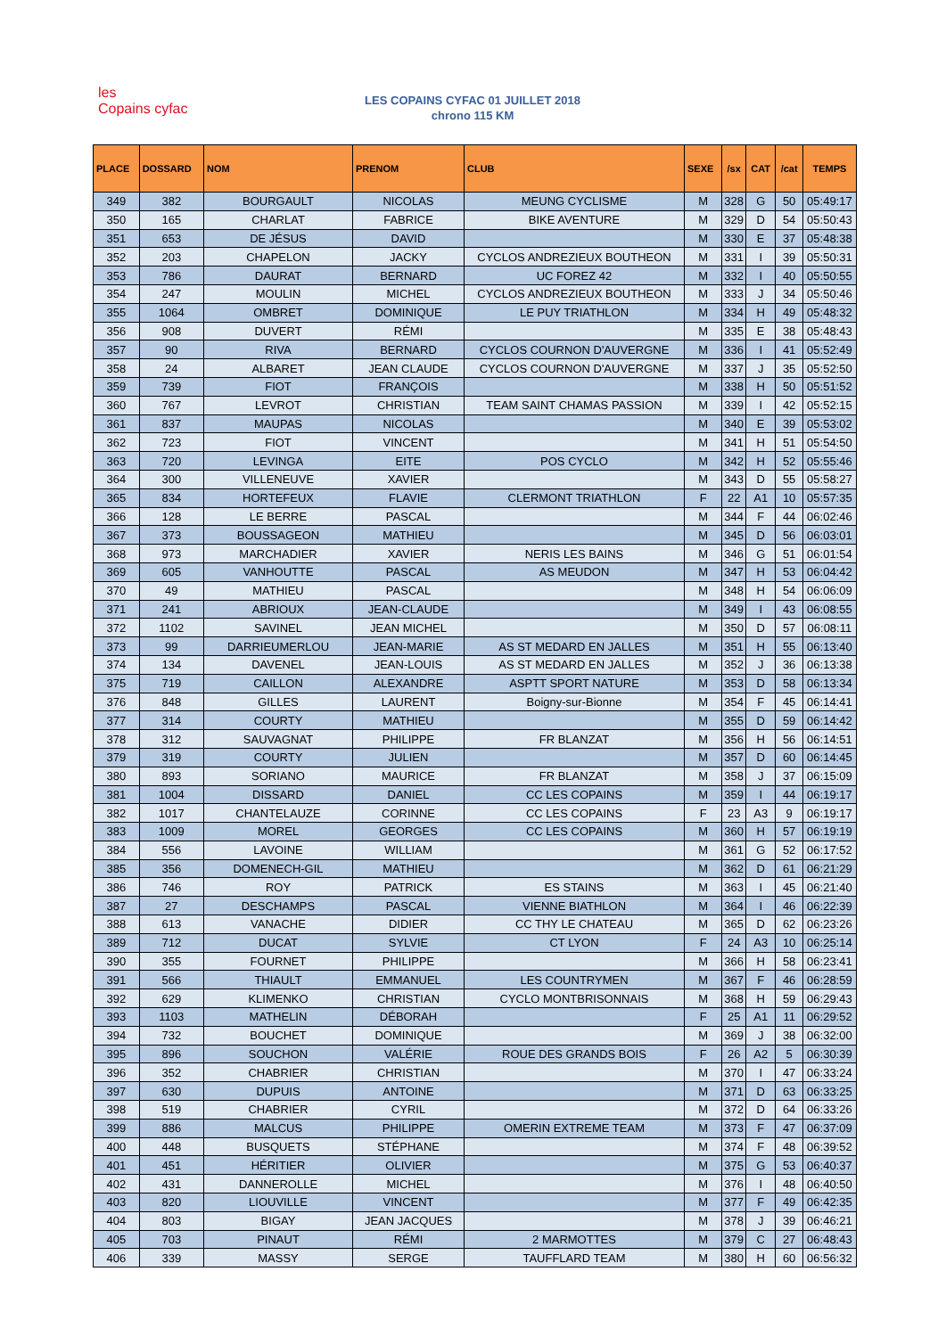les
Copains cyfac
LES COPAINS CYFAC 01 JUILLET 2018
chrono 115 KM
| PLACE | DOSSARD | NOM | PRENOM | CLUB | SEXE | /sx | CAT | /cat | TEMPS |
| --- | --- | --- | --- | --- | --- | --- | --- | --- | --- |
| 349 | 382 | BOURGAULT | NICOLAS | MEUNG CYCLISME | M | 328 | G | 50 | 05:49:17 |
| 350 | 165 | CHARLAT | FABRICE | BIKE AVENTURE | M | 329 | D | 54 | 05:50:43 |
| 351 | 653 | DE JÉSUS | DAVID | | M | 330 | E | 37 | 05:48:38 |
| 352 | 203 | CHAPELON | JACKY | CYCLOS ANDREZIEUX BOUTHEON | M | 331 | I | 39 | 05:50:31 |
| 353 | 786 | DAURAT | BERNARD | UC FOREZ 42 | M | 332 | I | 40 | 05:50:55 |
| 354 | 247 | MOULIN | MICHEL | CYCLOS ANDREZIEUX BOUTHEON | M | 333 | J | 34 | 05:50:46 |
| 355 | 1064 | OMBRET | DOMINIQUE | LE PUY TRIATHLON | M | 334 | H | 49 | 05:48:32 |
| 356 | 908 | DUVERT | RÉMI | | M | 335 | E | 38 | 05:48:43 |
| 357 | 90 | RIVA | BERNARD | CYCLOS COURNON D'AUVERGNE | M | 336 | I | 41 | 05:52:49 |
| 358 | 24 | ALBARET | JEAN CLAUDE | CYCLOS COURNON D'AUVERGNE | M | 337 | J | 35 | 05:52:50 |
| 359 | 739 | FIOT | FRANÇOIS | | M | 338 | H | 50 | 05:51:52 |
| 360 | 767 | LEVROT | CHRISTIAN | TEAM SAINT CHAMAS PASSION | M | 339 | I | 42 | 05:52:15 |
| 361 | 837 | MAUPAS | NICOLAS | | M | 340 | E | 39 | 05:53:02 |
| 362 | 723 | FIOT | VINCENT | | M | 341 | H | 51 | 05:54:50 |
| 363 | 720 | LEVINGA | EITE | POS CYCLO | M | 342 | H | 52 | 05:55:46 |
| 364 | 300 | VILLENEUVE | XAVIER | | M | 343 | D | 55 | 05:58:27 |
| 365 | 834 | HORTEFEUX | FLAVIE | CLERMONT TRIATHLON | F | 22 | A1 | 10 | 05:57:35 |
| 366 | 128 | LE BERRE | PASCAL | | M | 344 | F | 44 | 06:02:46 |
| 367 | 373 | BOUSSAGEON | MATHIEU | | M | 345 | D | 56 | 06:03:01 |
| 368 | 973 | MARCHADIER | XAVIER | NERIS LES BAINS | M | 346 | G | 51 | 06:01:54 |
| 369 | 605 | VANHOUTTE | PASCAL | AS MEUDON | M | 347 | H | 53 | 06:04:42 |
| 370 | 49 | MATHIEU | PASCAL | | M | 348 | H | 54 | 06:06:09 |
| 371 | 241 | ABRIOUX | JEAN-CLAUDE | | M | 349 | I | 43 | 06:08:55 |
| 372 | 1102 | SAVINEL | JEAN MICHEL | | M | 350 | D | 57 | 06:08:11 |
| 373 | 99 | DARRIEUMERLOU | JEAN-MARIE | AS ST MEDARD EN JALLES | M | 351 | H | 55 | 06:13:40 |
| 374 | 134 | DAVENEL | JEAN-LOUIS | AS ST MEDARD EN JALLES | M | 352 | J | 36 | 06:13:38 |
| 375 | 719 | CAILLON | ALEXANDRE | ASPTT SPORT NATURE | M | 353 | D | 58 | 06:13:34 |
| 376 | 848 | GILLES | LAURENT | Boigny-sur-Bionne | M | 354 | F | 45 | 06:14:41 |
| 377 | 314 | COURTY | MATHIEU | | M | 355 | D | 59 | 06:14:42 |
| 378 | 312 | SAUVAGNAT | PHILIPPE | FR BLANZAT | M | 356 | H | 56 | 06:14:51 |
| 379 | 319 | COURTY | JULIEN | | M | 357 | D | 60 | 06:14:45 |
| 380 | 893 | SORIANO | MAURICE | FR BLANZAT | M | 358 | J | 37 | 06:15:09 |
| 381 | 1004 | DISSARD | DANIEL | CC LES COPAINS | M | 359 | I | 44 | 06:19:17 |
| 382 | 1017 | CHANTELAUZE | CORINNE | CC LES COPAINS | F | 23 | A3 | 9 | 06:19:17 |
| 383 | 1009 | MOREL | GEORGES | CC LES COPAINS | M | 360 | H | 57 | 06:19:19 |
| 384 | 556 | LAVOINE | WILLIAM | | M | 361 | G | 52 | 06:17:52 |
| 385 | 356 | DOMENECH-GIL | MATHIEU | | M | 362 | D | 61 | 06:21:29 |
| 386 | 746 | ROY | PATRICK | ES STAINS | M | 363 | I | 45 | 06:21:40 |
| 387 | 27 | DESCHAMPS | PASCAL | VIENNE BIATHLON | M | 364 | I | 46 | 06:22:39 |
| 388 | 613 | VANACHE | DIDIER | CC THY LE CHATEAU | M | 365 | D | 62 | 06:23:26 |
| 389 | 712 | DUCAT | SYLVIE | CT LYON | F | 24 | A3 | 10 | 06:25:14 |
| 390 | 355 | FOURNET | PHILIPPE | | M | 366 | H | 58 | 06:23:41 |
| 391 | 566 | THIAULT | EMMANUEL | LES COUNTRYMEN | M | 367 | F | 46 | 06:28:59 |
| 392 | 629 | KLIMENKO | CHRISTIAN | CYCLO MONTBRISONNAIS | M | 368 | H | 59 | 06:29:43 |
| 393 | 1103 | MATHELIN | DÉBORAH | | F | 25 | A1 | 11 | 06:29:52 |
| 394 | 732 | BOUCHET | DOMINIQUE | | M | 369 | J | 38 | 06:32:00 |
| 395 | 896 | SOUCHON | VALÉRIE | ROUE DES GRANDS BOIS | F | 26 | A2 | 5 | 06:30:39 |
| 396 | 352 | CHABRIER | CHRISTIAN | | M | 370 | I | 47 | 06:33:24 |
| 397 | 630 | DUPUIS | ANTOINE | | M | 371 | D | 63 | 06:33:25 |
| 398 | 519 | CHABRIER | CYRIL | | M | 372 | D | 64 | 06:33:26 |
| 399 | 886 | MALCUS | PHILIPPE | OMERIN EXTREME TEAM | M | 373 | F | 47 | 06:37:09 |
| 400 | 448 | BUSQUETS | STÉPHANE | | M | 374 | F | 48 | 06:39:52 |
| 401 | 451 | HÉRITIER | OLIVIER | | M | 375 | G | 53 | 06:40:37 |
| 402 | 431 | DANNEROLLE | MICHEL | | M | 376 | I | 48 | 06:40:50 |
| 403 | 820 | LIOUVILLE | VINCENT | | M | 377 | F | 49 | 06:42:35 |
| 404 | 803 | BIGAY | JEAN JACQUES | | M | 378 | J | 39 | 06:46:21 |
| 405 | 703 | PINAUT | RÉMI | 2 MARMOTTES | M | 379 | C | 27 | 06:48:43 |
| 406 | 339 | MASSY | SERGE | TAUFFLARD TEAM | M | 380 | H | 60 | 06:56:32 |